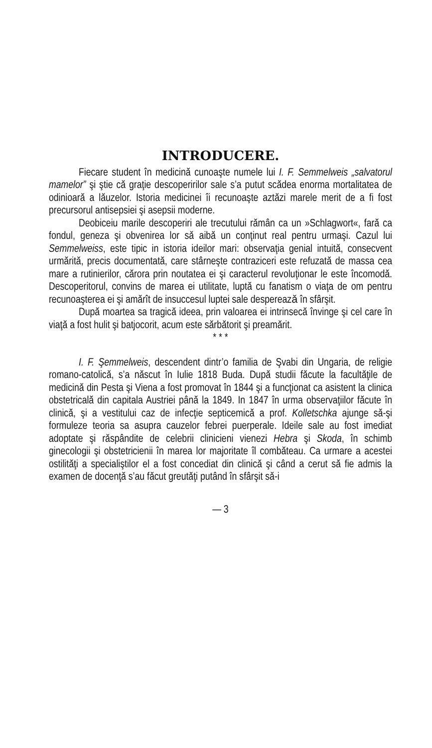INTRODUCERE.
Fiecare student în medicină cunoaşte numele lui I. F. Semmelweis „salvatorul mamelor” şi ştie că graţie descoperirilor sale s’a putut scădea enorma mortalitatea de odinioară a lăuzelor. Istoria medicinei îi recunoaşte aztăzi marele merit de a fi fost precursorul antisepsiei şi asepsii moderne.
Deobiceiu marile descoperiri ale trecutului rămân ca un »Schlagwort«, fară ca fondul, geneza şi obvenirea lor să aibă un conţinut real pentru urmaşi. Cazul lui Semmelweiss, este tipic in istoria ideilor mari: observaţia genial intuită, consecvent urmărită, precis documentată, care stârneşte contraziceri este refuzată de massa cea mare a rutinierilor, cărora prin noutatea ei şi caracterul revoluţionar le este încomodă. Descoperitorul, convins de marea ei utilitate, luptă cu fanatism o viaţa de om pentru recunoaşterea ei şi amărît de insuccesul luptei sale despereazǎ în sfârşit.
După moartea sa tragică ideea, prin valoarea ei intrinsecă învinge şi cel care în viaţă a fost hulit şi batjocorit, acum este sărbătorit şi preamărit.
* * *
I. F. Şemmelweis, descendent dintr’o familia de Şvabi din Ungaria, de religie romano-catolică, s’a născut în Iulie 1818 Buda. După studii făcute la facultăţile de medicină din Pesta şi Viena a fost promovat în 1844 şi a funcţionat ca asistent la clinica obstetricală din capitala Austriei până la 1849. In 1847 în urma observaţiilor făcute în clinică, şi a vestitului caz de infecţie septicemică a prof. Kolletschka ajunge să-şi formuleze teoria sa asupra cauzelor febrei puerperale. Ideile sale au fost imediat adoptate şi răspândite de celebrii clinicieni vienezi Hebra şi Skoda, în schimb ginecologii şi obstetricienii în marea lor majoritate îl combăteau. Ca urmare a acestei ostilităţi a specialiştilor el a fost concediat din clinică şi când a cerut să fie admis la examen de docenţă s’au făcut greutăţi putând în sfârşit să-i
— 3